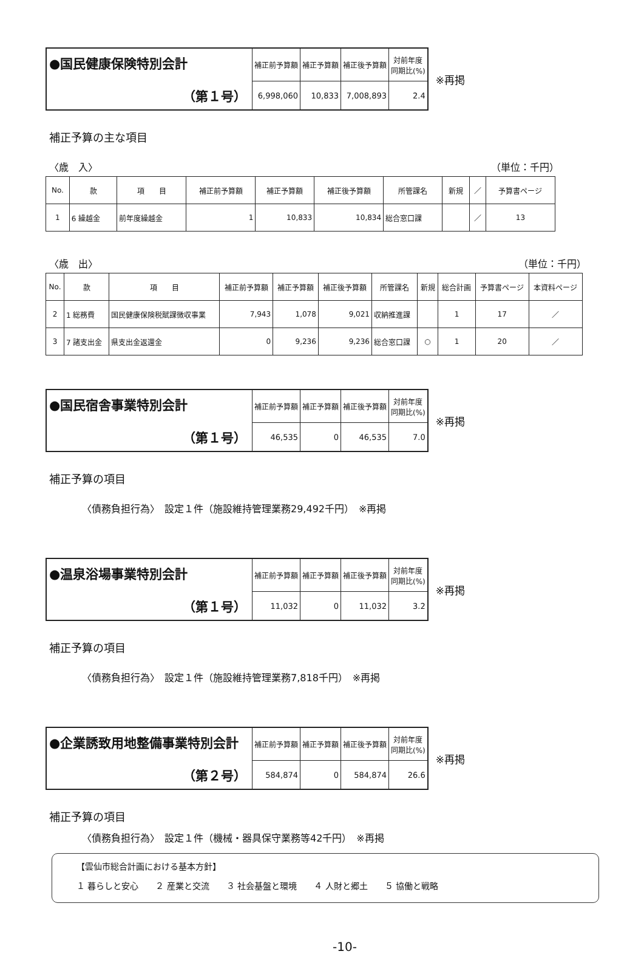| ●国民健康保険特別会計 （第１号） | 補正前予算額 | 補正予算額 | 補正後予算額 | 対前年度 同期比(%) |
| | 6,998,060 | 10,833 | 7,008,893 | 2.4 |
※再掲
補正予算の主な項目
〈歳　入〉 （単位：千円）
| No. | 款 | 項 目 | 補正前予算額 | 補正予算額 | 補正後予算額 | 所管課名 | 新規 | ／ | 予算書ページ |
| --- | --- | --- | --- | --- | --- | --- | --- | --- | --- |
| 1 | 6 繰越金 | 前年度繰越金 | 1 | 10,833 | 10,834 | 総合窓口課 | | ／ | 13 |
〈歳　出〉 （単位：千円）
| No. | 款 | 項 目 | 補正前予算額 | 補正予算額 | 補正後予算額 | 所管課名 | 新規 | 総合計画 | 予算書ページ | 本資料ページ |
| --- | --- | --- | --- | --- | --- | --- | --- | --- | --- | --- |
| 2 | 1 総務費 | 国民健康保険税賦課徴収事業 | 7,943 | 1,078 | 9,021 | 収納推進課 | | 1 | 17 | ／ |
| 3 | 7 諸支出金 | 県支出金返還金 | 0 | 9,236 | 9,236 | 総合窓口課 | ○ | 1 | 20 | ／ |
| ●国民宿舎事業特別会計 （第１号） | 補正前予算額 | 補正予算額 | 補正後予算額 | 対前年度 同期比(%) |
| | 46,535 | 0 | 46,535 | 7.0 |
※再掲
補正予算の項目
〈債務負担行為〉　設定１件（施設維持管理業務29,492千円）　※再掲
| ●温泉浴場事業特別会計 （第１号） | 補正前予算額 | 補正予算額 | 補正後予算額 | 対前年度 同期比(%) |
| | 11,032 | 0 | 11,032 | 3.2 |
※再掲
補正予算の項目
〈債務負担行為〉　設定１件（施設維持管理業務7,818千円）　※再掲
| ●企業誘致用地整備事業特別会計 （第２号） | 補正前予算額 | 補正予算額 | 補正後予算額 | 対前年度 同期比(%) |
| | 584,874 | 0 | 584,874 | 26.6 |
※再掲
補正予算の項目
〈債務負担行為〉　設定１件（機械・器具保守業務等42千円）　※再掲
【雲仙市総合計画における基本方針】
１ 暮らしと安心　　２ 産業と交流　　３ 社会基盤と環境　　４ 人財と郷土　　５ 協働と戦略
-10-